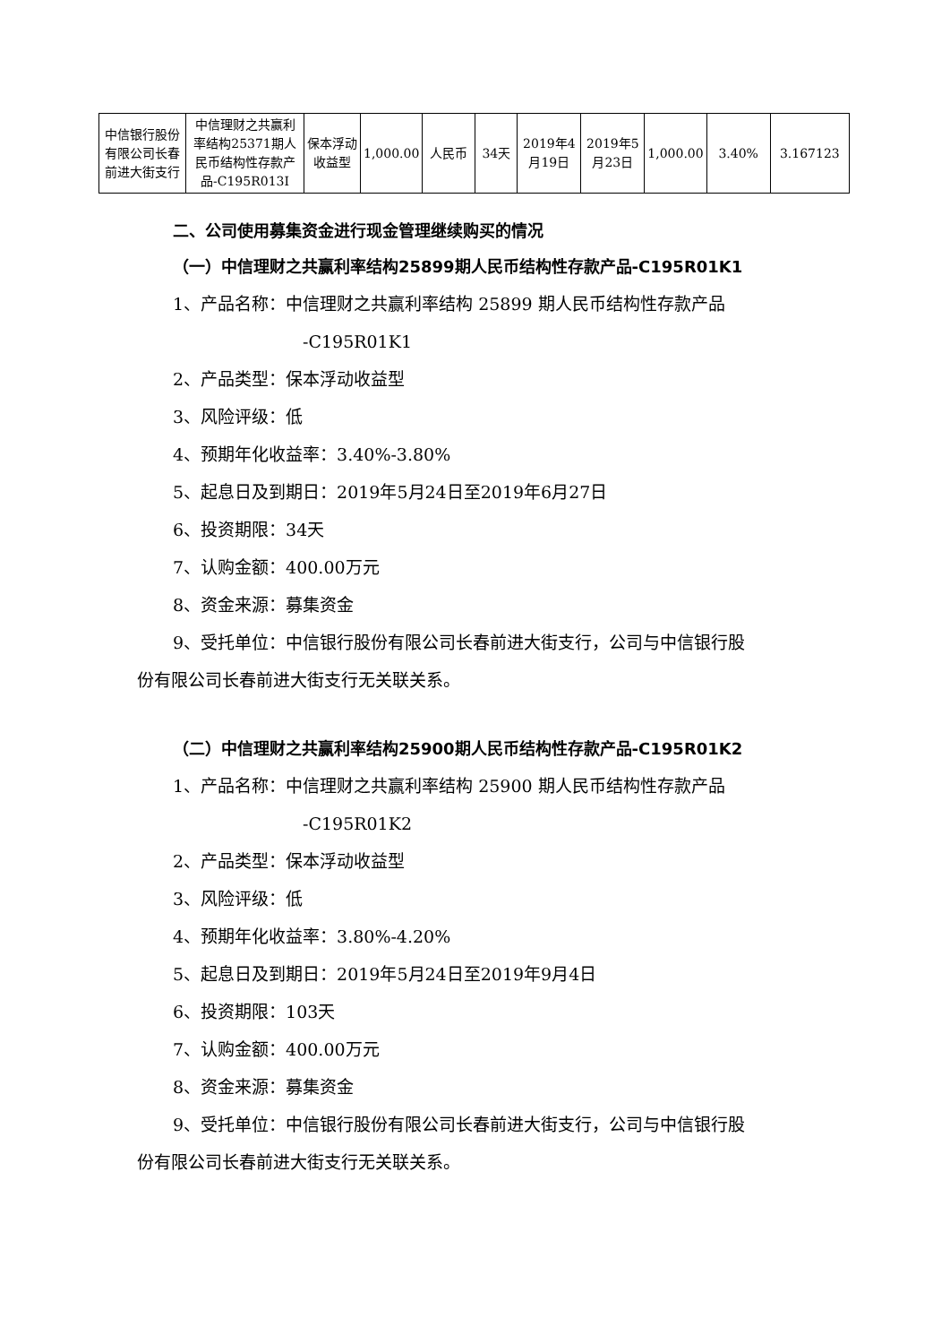| 中信银行股份有限公司长春前进大街支行 | 中信理财之共赢利率结构25371期人民币结构性存款产品-C195R013I | 保本浮动收益型 | 1,000.00 | 人民币 | 34天 | 2019年4月19日 | 2019年5月23日 | 1,000.00 | 3.40% | 3.167123 |
二、公司使用募集资金进行现金管理继续购买的情况
（一）中信理财之共赢利率结构25899期人民币结构性存款产品-C195R01K1
1、产品名称：中信理财之共赢利率结构 25899 期人民币结构性存款产品
-C195R01K1
2、产品类型：保本浮动收益型
3、风险评级：低
4、预期年化收益率：3.40%-3.80%
5、起息日及到期日：2019年5月24日至2019年6月27日
6、投资期限：34天
7、认购金额：400.00万元
8、资金来源：募集资金
9、受托单位：中信银行股份有限公司长春前进大街支行，公司与中信银行股
份有限公司长春前进大街支行无关联关系。
（二）中信理财之共赢利率结构25900期人民币结构性存款产品-C195R01K2
1、产品名称：中信理财之共赢利率结构 25900 期人民币结构性存款产品
-C195R01K2
2、产品类型：保本浮动收益型
3、风险评级：低
4、预期年化收益率：3.80%-4.20%
5、起息日及到期日：2019年5月24日至2019年9月4日
6、投资期限：103天
7、认购金额：400.00万元
8、资金来源：募集资金
9、受托单位：中信银行股份有限公司长春前进大街支行，公司与中信银行股
份有限公司长春前进大街支行无关联关系。